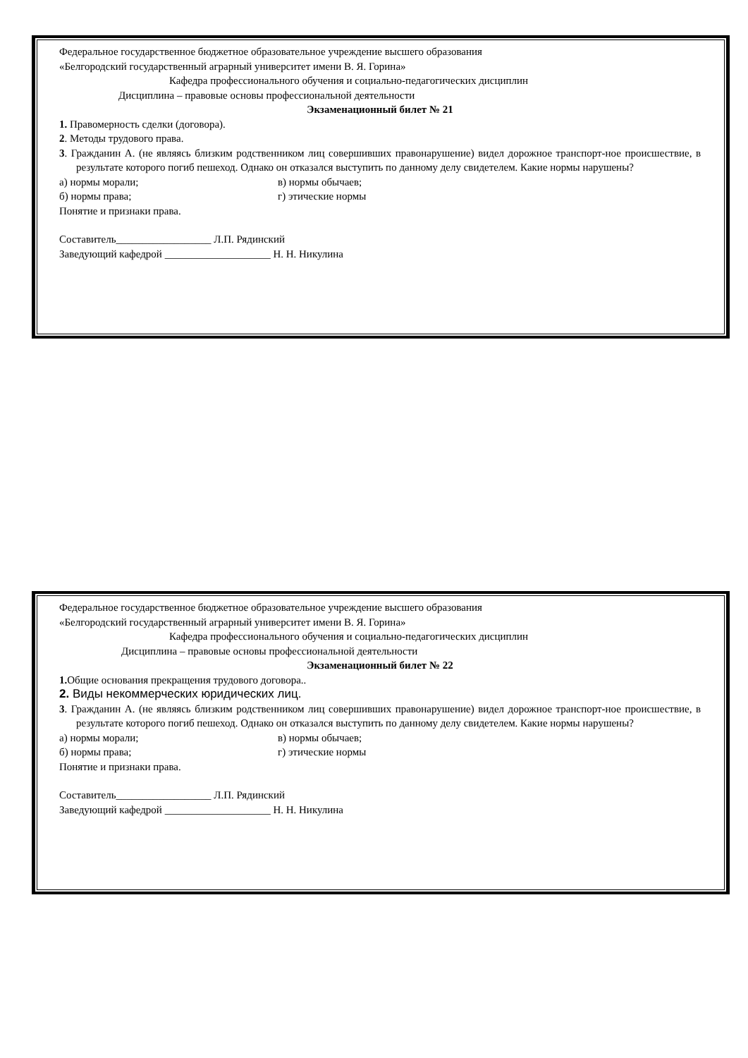Федеральное государственное бюджетное образовательное учреждение высшего образования
«Белгородский государственный аграрный университет имени В. Я. Горина»
Кафедра профессионального обучения и социально-педагогических дисциплин
Дисциплина – правовые основы профессиональной деятельности
Экзаменационный билет № 21
1. Правомерность сделки (договора).
2. Методы трудового права.
3. Гражданин А. (не являясь близким родственником лиц совершивших правонарушение) видел дорожное транспорт-ное происшествие, в результате которого погиб пешеход. Однако он отказался выступить по данному делу свидетелем. Какие нормы нарушены?
а) нормы морали; в) нормы обычаев;
б) нормы права; г) этические нормы
Понятие и признаки права.
Составитель__________________ Л.П. Рядинский
Заведующий кафедрой ____________________ Н. Н. Никулина
Федеральное государственное бюджетное образовательное учреждение высшего образования
«Белгородский государственный аграрный университет имени В. Я. Горина»
Кафедра профессионального обучения и социально-педагогических дисциплин
Дисциплина – правовые основы профессиональной деятельности
Экзаменационный билет № 22
1. Общие основания прекращения трудового договора..
2. Виды некоммерческих юридических лиц.
3. Гражданин А. (не являясь близким родственником лиц совершивших правонарушение) видел дорожное транспорт-ное происшествие, в результате которого погиб пешеход. Однако он отказался выступить по данному делу свидетелем. Какие нормы нарушены?
а) нормы морали; в) нормы обычаев;
б) нормы права; г) этические нормы
Понятие и признаки права.
Составитель__________________ Л.П. Рядинский
Заведующий кафедрой ____________________ Н. Н. Никулина